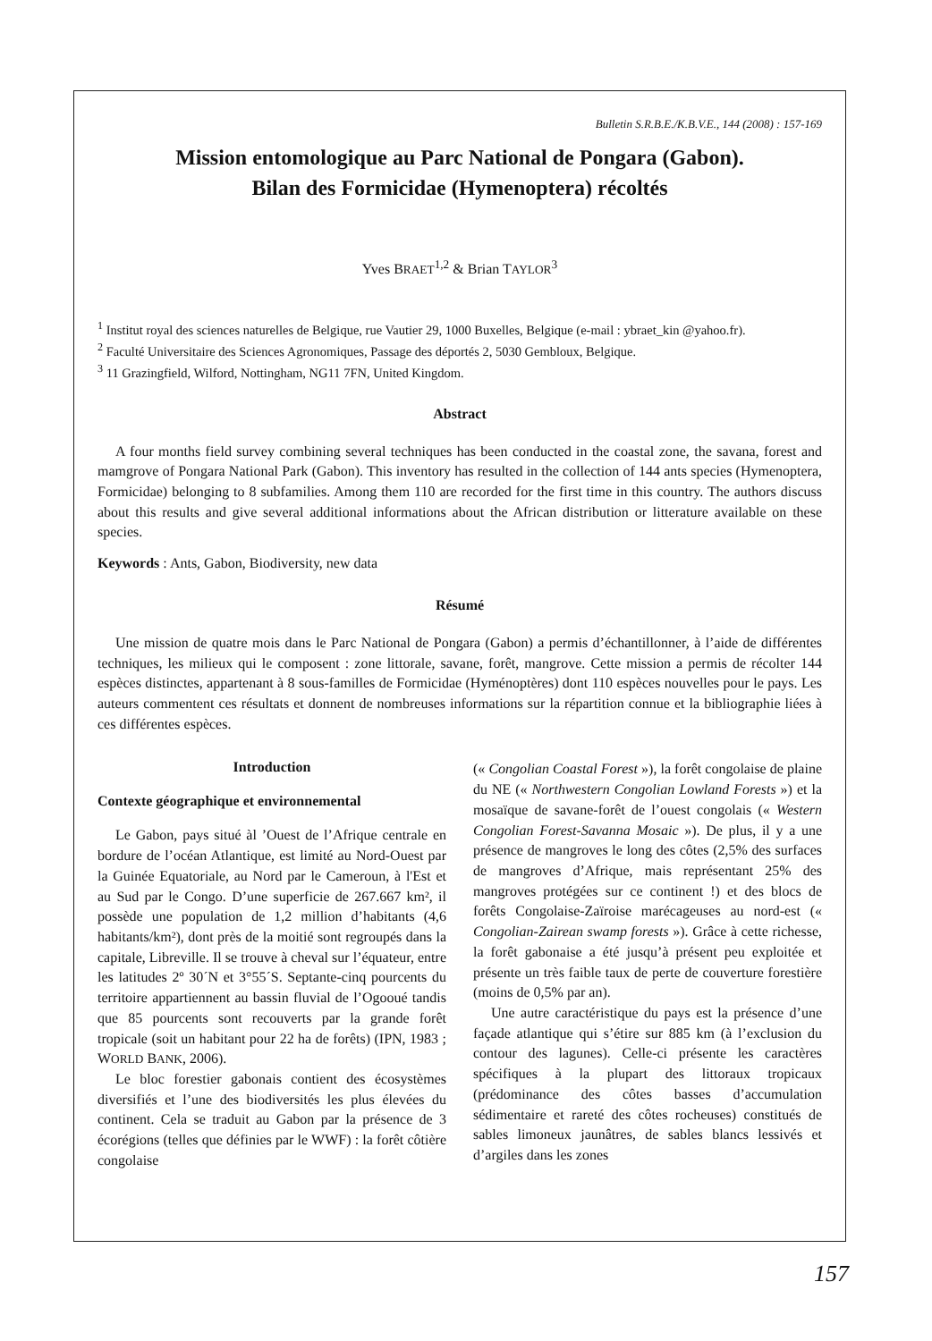Bulletin S.R.B.E./K.B.V.E., 144 (2008) : 157-169
Mission entomologique au Parc National de Pongara (Gabon).
Bilan des Formicidae (Hymenoptera) récoltés
Yves BRAET<sup>1,2</sup> & Brian TAYLOR<sup>3</sup>
<sup>1</sup> Institut royal des sciences naturelles de Belgique, rue Vautier 29, 1000 Buxelles, Belgique (e-mail : ybraet_kin @yahoo.fr).
<sup>2</sup> Faculté Universitaire des Sciences Agronomiques, Passage des déportés 2, 5030 Gembloux, Belgique.
<sup>3</sup> 11 Grazingfield, Wilford, Nottingham, NG11 7FN, United Kingdom.
Abstract
A four months field survey combining several techniques has been conducted in the coastal zone, the savana, forest and mamgrove of Pongara National Park (Gabon). This inventory has resulted in the collection of 144 ants species (Hymenoptera, Formicidae) belonging to 8 subfamilies. Among them 110 are recorded for the first time in this country. The authors discuss about this results and give several additional informations about the African distribution or litterature available on these species.
Keywords : Ants, Gabon, Biodiversity, new data
Résumé
Une mission de quatre mois dans le Parc National de Pongara (Gabon) a permis d’échantillonner, à l’aide de différentes techniques, les milieux qui le composent : zone littorale, savane, forêt, mangrove. Cette mission a permis de récolter 144 espèces distinctes, appartenant à 8 sous-familles de Formicidae (Hyménoptères) dont 110 espèces nouvelles pour le pays. Les auteurs commentent ces résultats et donnent de nombreuses informations sur la répartition connue et la bibliographie liées à ces différentes espèces.
Introduction
Contexte géographique et environnemental
Le Gabon, pays situé àl ’Ouest de l’Afrique centrale en bordure de l’océan Atlantique, est limité au Nord-Ouest par la Guinée Equatoriale, au Nord par le Cameroun, à l'Est et au Sud par le Congo. D’une superficie de 267.667 km², il possède une population de 1,2 million d’habitants (4,6 habitants/km²), dont près de la moitié sont regroupés dans la capitale, Libreville. Il se trouve à cheval sur l’équateur, entre les latitudes 2º 30´N et 3°55´S. Septante-cinq pourcents du territoire appartiennent au bassin fluvial de l’Ogooué tandis que 85 pourcents sont recouverts par la grande forêt tropicale (soit un habitant pour 22 ha de forêts) (IPN, 1983 ; WORLD BANK, 2006).
Le bloc forestier gabonais contient des écosystèmes diversifiés et l’une des biodiversités les plus élevées du continent. Cela se traduit au Gabon par la présence de 3 écorégions (telles que définies par le WWF) : la forêt côtière congolaise
(« Congolian Coastal Forest »), la forêt congolaise de plaine du NE (« Northwestern Congolian Lowland Forests ») et la mosaïque de savane-forêt de l’ouest congolais (« Western Congolian Forest-Savanna Mosaic »). De plus, il y a une présence de mangroves le long des côtes (2,5% des surfaces de mangroves d’Afrique, mais représentant 25% des mangroves protégées sur ce continent !) et des blocs de forêts Congolaise-Zaïroise marécageuses au nord-est (« Congolian-Zairean swamp forests »). Grâce à cette richesse, la forêt gabonaise a été jusqu’à présent peu exploitée et présente un très faible taux de perte de couverture forestière (moins de 0,5% par an).
Une autre caractéristique du pays est la présence d’une façade atlantique qui s’étire sur 885 km (à l’exclusion du contour des lagunes). Celle-ci présente les caractères spécifiques à la plupart des littoraux tropicaux (prédominance des côtes basses d’accumulation sédimentaire et rareté des côtes rocheuses) constitués de sables limoneux jaunâtres, de sables blancs lessivés et d’argiles dans les zones
157